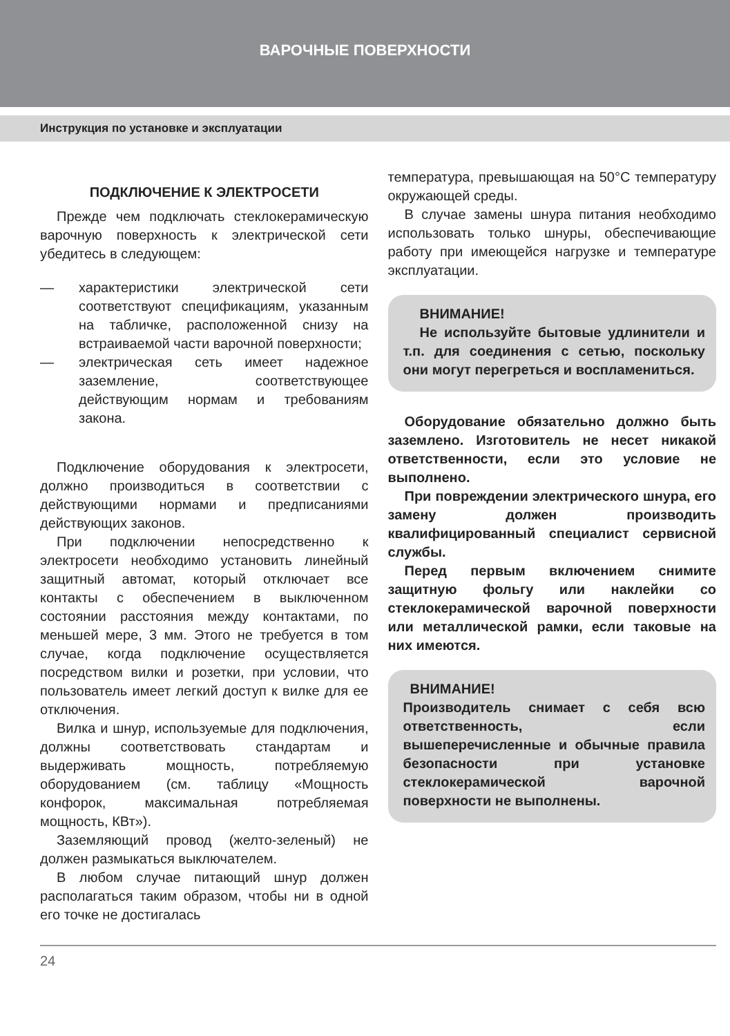ВАРОЧНЫЕ ПОВЕРХНОСТИ
Инструкция по установке и эксплуатации
ПОДКЛЮЧЕНИЕ К ЭЛЕКТРОСЕТИ
Прежде чем подключать стеклокерамическую варочную поверхность к электрической сети убедитесь в следующем:
— характеристики электрической сети соответствуют спецификациям, указанным на табличке, расположенной снизу на встраиваемой части варочной поверхности;
— электрическая сеть имеет надежное заземление, соответствующее действующим нормам и требованиям закона.
Подключение оборудования к электросети, должно производиться в соответствии с действующими нормами и предписаниями действующих законов.
При подключении непосредственно к электросети необходимо установить линейный защитный автомат, который отключает все контакты с обеспечением в выключенном состоянии расстояния между контактами, по меньшей мере, 3 мм. Этого не требуется в том случае, когда подключение осуществляется посредством вилки и розетки, при условии, что пользователь имеет легкий доступ к вилке для ее отключения.
Вилка и шнур, используемые для подключения, должны соответствовать стандартам и выдерживать мощность, потребляемую оборудованием (см. таблицу «Мощность конфорок, максимальная потребляемая мощность, КВт»).
Заземляющий провод (желто-зеленый) не должен размыкаться выключателем.
В любом случае питающий шнур должен располагаться таким образом, чтобы ни в одной его точке не достигалась
температура, превышающая на 50°С температуру окружающей среды.
В случае замены шнура питания необходимо использовать только шнуры, обеспечивающие работу при имеющейся нагрузке и температуре эксплуатации.
ВНИМАНИЕ!
Не используйте бытовые удлинители и т.п. для соединения с сетью, поскольку они могут перегреться и воспламениться.
Оборудование обязательно должно быть заземлено. Изготовитель не несет никакой ответственности, если это условие не выполнено.
При повреждении электрического шнура, его замену должен производить квалифицированный специалист сервисной службы.
Перед первым включением снимите защитную фольгу или наклейки со стеклокерамической варочной поверхности или металлической рамки, если таковые на них имеются.
ВНИМАНИЕ!
Производитель снимает с себя всю ответственность, если вышеперечисленные и обычные правила безопасности при установке стеклокерамической варочной поверхности не выполнены.
24